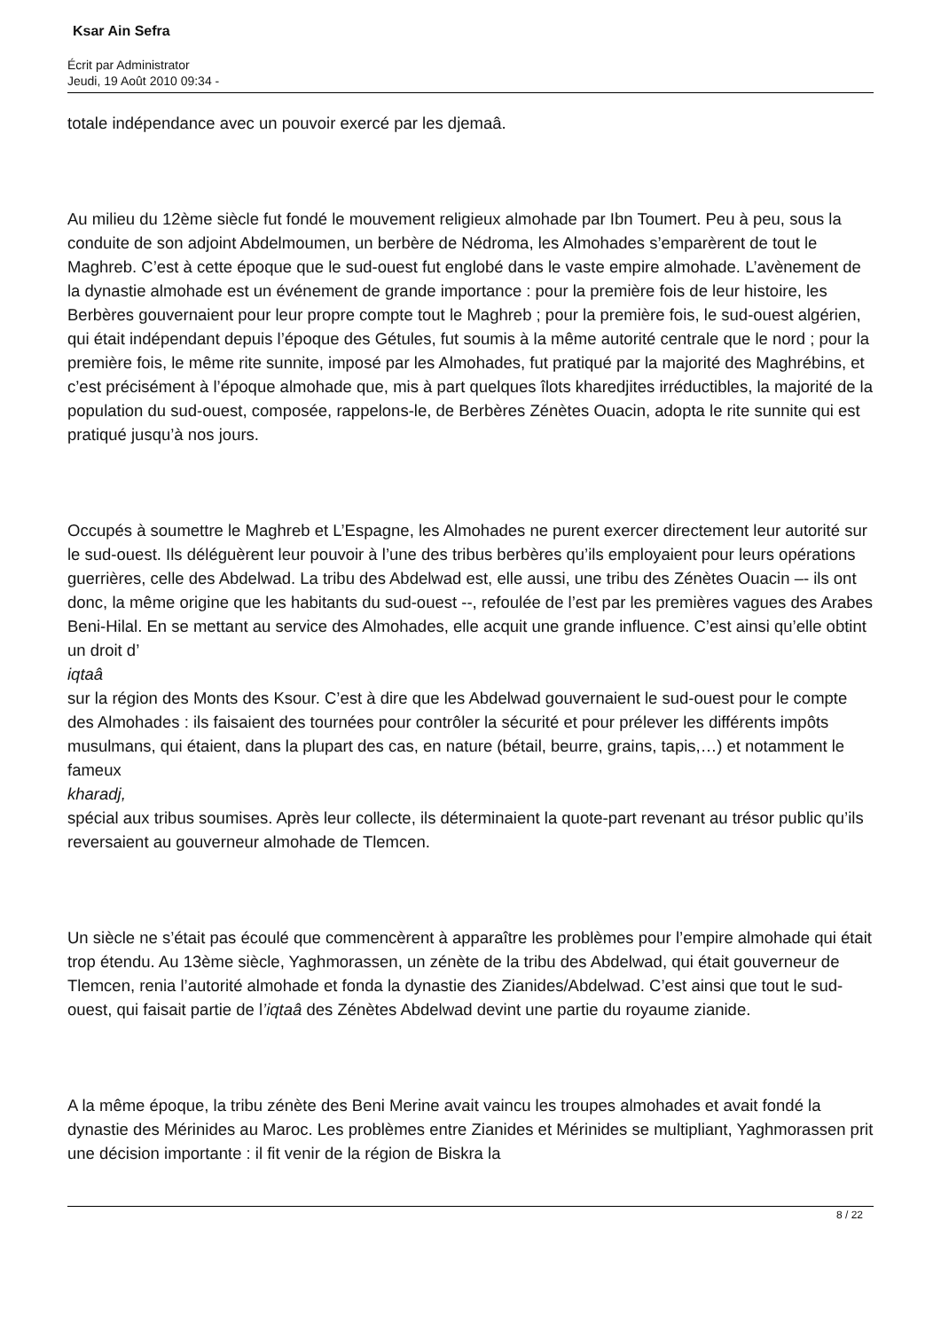Ksar Ain Sefra
Écrit par Administrator
Jeudi, 19 Août 2010 09:34 -
totale indépendance avec un pouvoir exercé par les djemaâ.
Au milieu du 12ème siècle fut fondé le mouvement religieux almohade par Ibn Toumert. Peu à peu, sous la conduite de son adjoint Abdelmoumen, un berbère de Nédroma, les Almohades s’emparèrent de tout le Maghreb. C’est à cette époque que le sud-ouest fut englobé dans le vaste empire almohade. L’avènement de la dynastie almohade est un événement de grande importance : pour la première fois de leur histoire, les Berbères gouvernaient pour leur propre compte tout le Maghreb ; pour la première fois, le sud-ouest algérien, qui était indépendant depuis l’époque des Gétules, fut soumis à la même autorité centrale que le nord ; pour la première fois, le même rite sunnite, imposé par les Almohades, fut pratiqué par la majorité des Maghrébins, et c’est précisément à l’époque almohade que, mis à part quelques îlots kharedjites irréductibles, la majorité de la population du sud-ouest, composée, rappelons-le, de Berbères Zénètes Ouacin, adopta le rite sunnite qui est pratiqué jusqu’à nos jours.
Occupés à soumettre le Maghreb et L’Espagne, les Almohades ne purent exercer directement leur autorité sur le sud-ouest. Ils déléguèrent leur pouvoir à l’une des tribus berbères qu’ils employaient pour leurs opérations guerrières, celle des Abdelwad. La tribu des Abdelwad est, elle aussi, une tribu des Zénètes Ouacin –- ils ont donc, la même origine que les habitants du sud-ouest --, refoulée de l’est par les premières vagues des Arabes Beni-Hilal. En se mettant au service des Almohades, elle acquit une grande influence. C’est ainsi qu’elle obtint un droit d’
iqtaâ
sur la région des Monts des Ksour. C’est à dire que les Abdelwad gouvernaient le sud-ouest pour le compte des Almohades : ils faisaient des tournées pour contrôler la sécurité et pour prélever les différents impôts musulmans, qui étaient, dans la plupart des cas, en nature (bétail, beurre, grains, tapis,…) et notamment le fameux
kharadj,
spécial aux tribus soumises. Après leur collecte, ils déterminaient la quote-part revenant au trésor public qu’ils reversaient au gouverneur almohade de Tlemcen.
Un siècle ne s’était pas écoulé que commencèrent à apparaître les problèmes pour l’empire almohade qui était trop étendu. Au 13ème siècle, Yaghmorassen, un zénète de la tribu des Abdelwad, qui était gouverneur de Tlemcen, renia l’autorité almohade et fonda la dynastie des Zianides/Abdelwad. C’est ainsi que tout le sud-ouest, qui faisait partie de l’iqtaâ des Zénètes Abdelwad devint une partie du royaume zianide.
A la même époque, la tribu zénète des Beni Merine avait vaincu les troupes almohades et avait fondé la dynastie des Mérinides au Maroc. Les problèmes entre Zianides et Mérinides se multipliant, Yaghmorassen prit une décision importante : il fit venir de la région de Biskra la
8 / 22